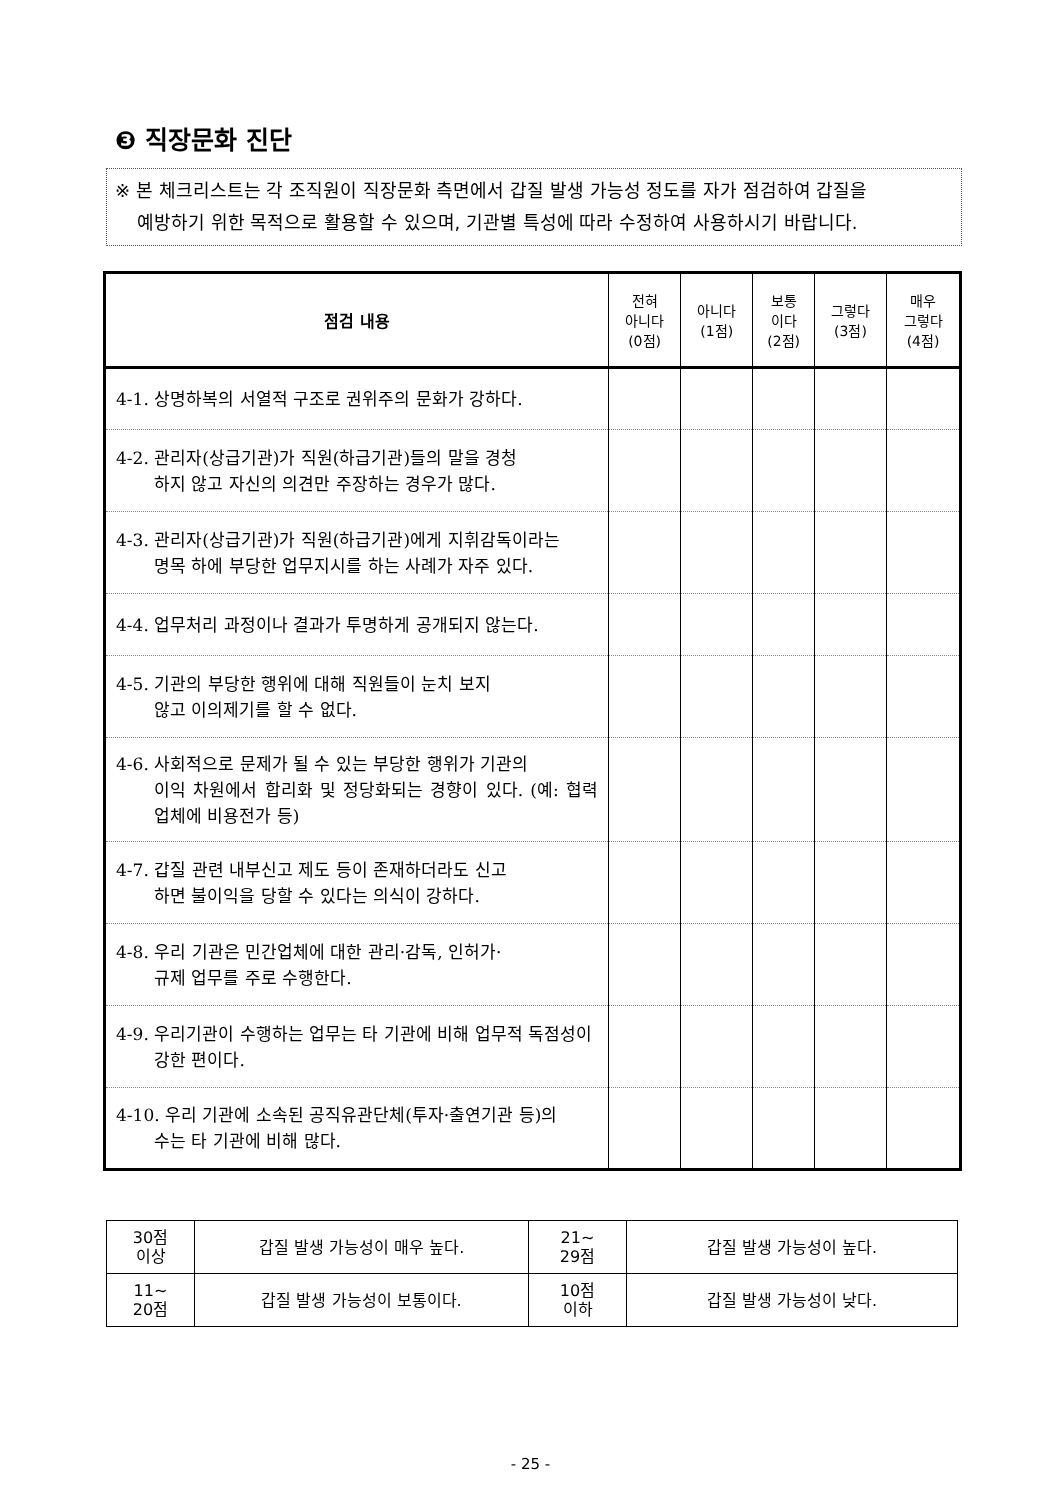❸ 직장문화 진단
※ 본 체크리스트는 각 조직원이 직장문화 측면에서 갑질 발생 가능성 정도를 자가 점검하여 갑질을
예방하기 위한 목적으로 활용할 수 있으며, 기관별 특성에 따라 수정하여 사용하시기 바랍니다.
| 점검 내용 | 전혀 아니다 (0점) | 아니다 (1점) | 보통 이다 (2점) | 그렇다 (3점) | 매우 그렇다 (4점) |
| --- | --- | --- | --- | --- | --- |
| 4-1. 상명하복의 서열적 구조로 권위주의 문화가 강하다. | | | | | |
| 4-2. 관리자(상급기관)가 직원(하급기관)들의 말을 경청 하지 않고 자신의 의견만 주장하는 경우가 많다. | | | | | |
| 4-3. 관리자(상급기관)가 직원(하급기관)에게 지휘감독이라는 명목 하에 부당한 업무지시를 하는 사례가 자주 있다. | | | | | |
| 4-4. 업무처리 과정이나 결과가 투명하게 공개되지 않는다. | | | | | |
| 4-5. 기관의 부당한 행위에 대해 직원들이 눈치 보지 않고 이의제기를 할 수 없다. | | | | | |
| 4-6. 사회적으로 문제가 될 수 있는 부당한 행위가 기관의 이익 차원에서 합리화 및 정당화되는 경향이 있다. (예: 협력업체에 비용전가 등) | | | | | |
| 4-7. 갑질 관련 내부신고 제도 등이 존재하더라도 신고 하면 불이익을 당할 수 있다는 의식이 강하다. | | | | | |
| 4-8. 우리 기관은 민간업체에 대한 관리·감독, 인허가· 규제 업무를 주로 수행한다. | | | | | |
| 4-9. 우리기관이 수행하는 업무는 타 기관에 비해 업무적 독점성이 강한 편이다. | | | | | |
| 4-10. 우리 기관에 소속된 공직유관단체(투자·출연기관 등)의 수는 타 기관에 비해 많다. | | | | | |
| 30점 이상 | 갑질 발생 가능성이 매우 높다. | 21~ 29점 | 갑질 발생 가능성이 높다. |
| 11~ 20점 | 갑질 발생 가능성이 보통이다. | 10점 이하 | 갑질 발생 가능성이 낮다. |
- 25 -